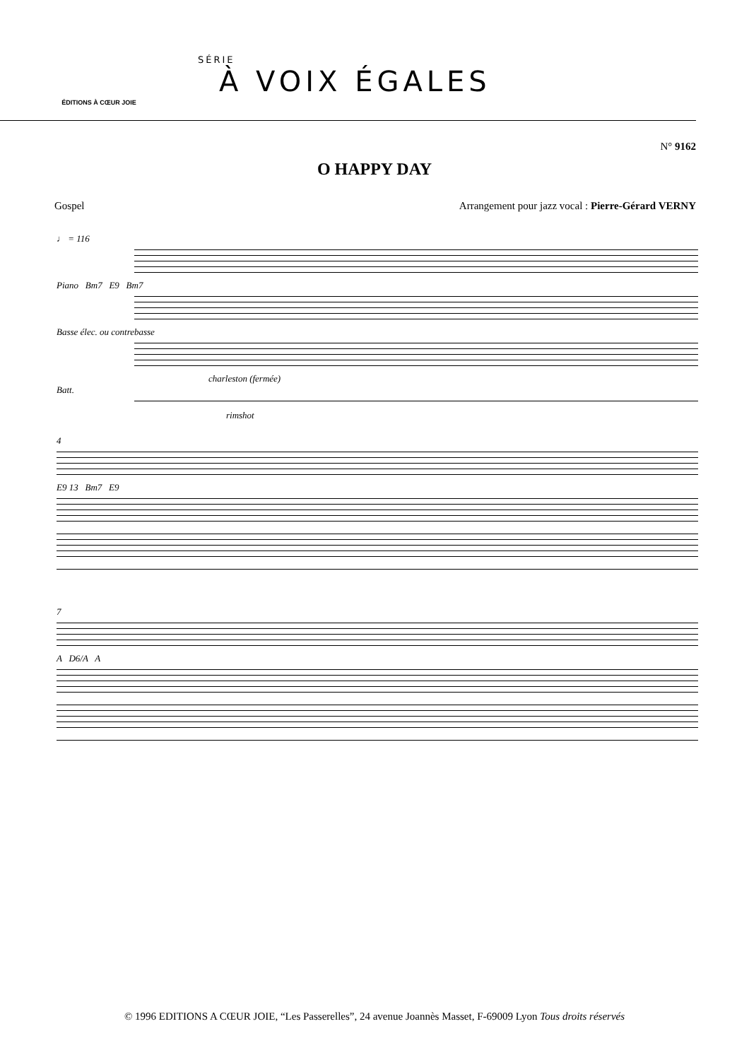ÉDITIONS À CŒUR JOIE
SÉRIE
À VOIX ÉGALES
N° 9162
O HAPPY DAY
Gospel Arrangement pour jazz vocal : Pierre-Gérard VERNY
♩ = 116
Piano Bm7 E9 Bm7
Basse élec. ou contrebasse
charleston (fermée)
Batt.
rimshot
4
E9 13 Bm7 E9
7
A D6/A A
© 1996 EDITIONS A CŒUR JOIE, “Les Passerelles”, 24 avenue Joannès Masset, F-69009 Lyon Tous droits réservés